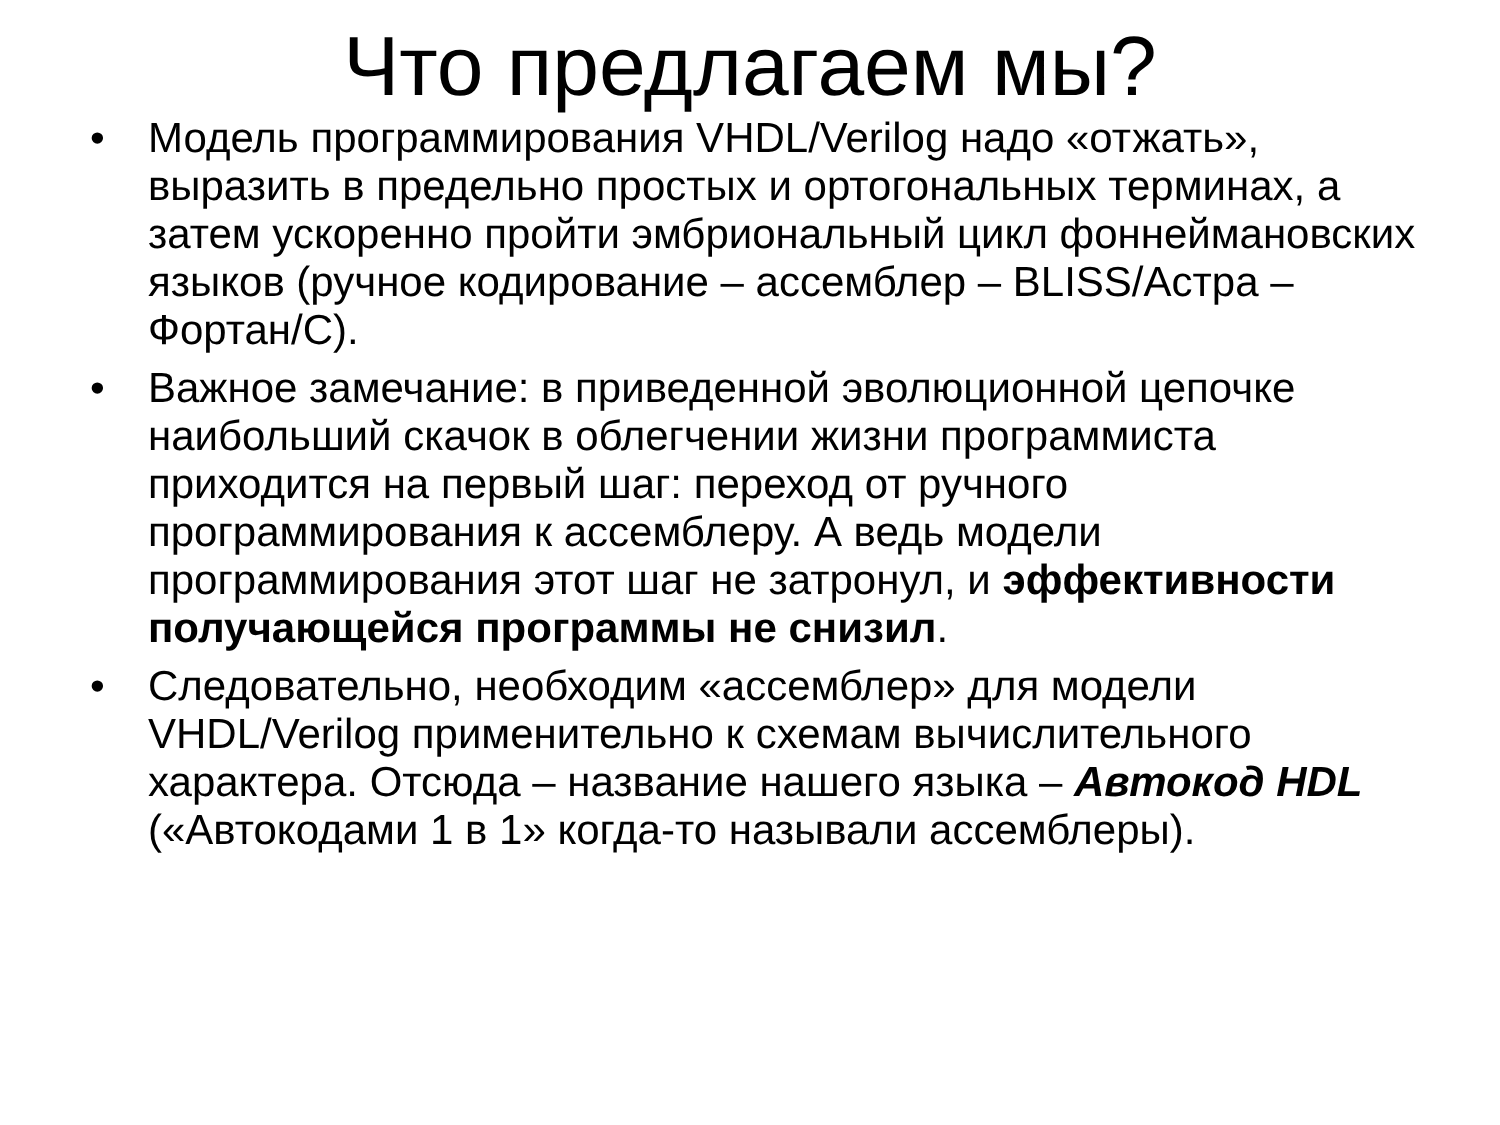Что предлагаем мы?
• Модель программирования VHDL/Verilog надо «отжать», выразить в предельно простых и ортогональных терминах, а затем ускоренно пройти эмбриональный цикл фоннеймановских языков (ручное кодирование – ассемблер – BLISS/Астра – Фортан/С).
• Важное замечание: в приведенной эволюционной цепочке наибольший скачок в облегчении жизни программиста приходится на первый шаг: переход от ручного программирования к ассемблеру. А ведь модели программирования этот шаг не затронул, и эффективности получающейся программы не снизил.
• Следовательно, необходим «ассемблер» для модели VHDL/Verilog применительно к схемам вычислительного характера. Отсюда – название нашего языка – Автокод HDL («Автокодами 1 в 1» когда-то называли ассемблеры).